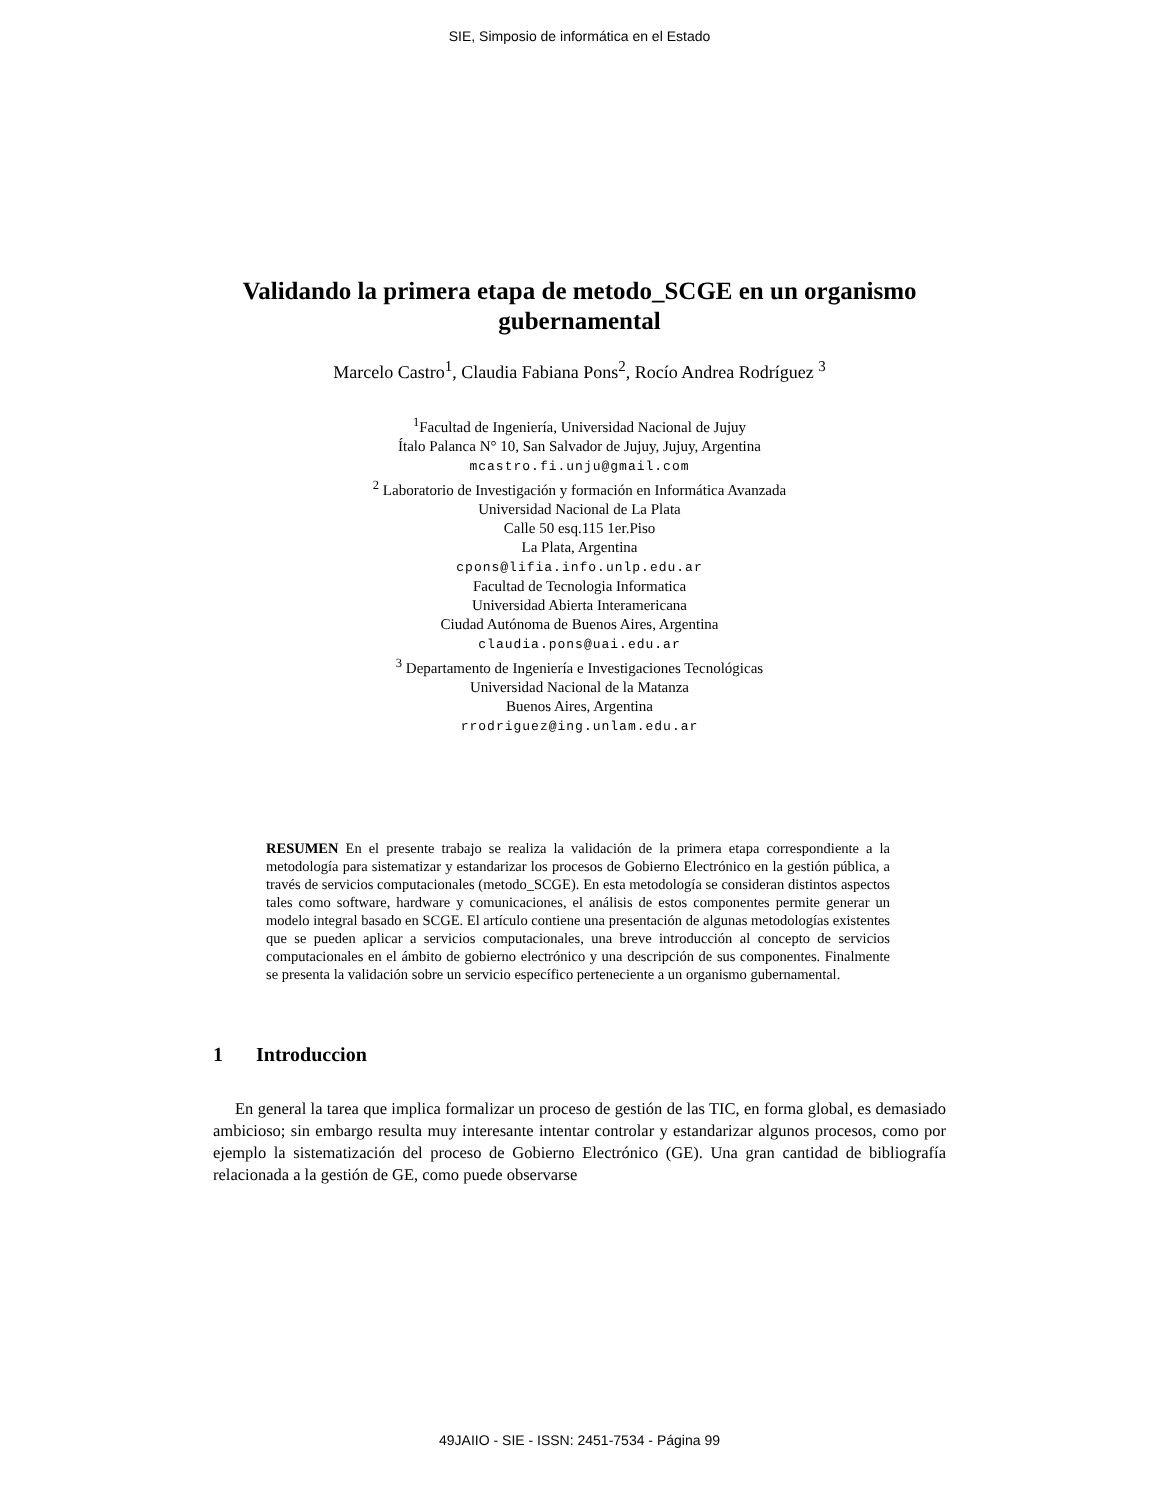SIE, Simposio de informática en el Estado
Validando la primera etapa de metodo_SCGE en un organismo gubernamental
Marcelo Castro<sup>1</sup>, Claudia Fabiana Pons<sup>2</sup>, Rocío Andrea Rodríguez <sup>3</sup>
<sup>1</sup> Facultad de Ingeniería, Universidad Nacional de Jujuy
Ítalo Palanca N° 10, San Salvador de Jujuy, Jujuy, Argentina
mcastro.fi.unju@gmail.com
<sup>2</sup> Laboratorio de Investigación y formación en Informática Avanzada
Universidad Nacional de La Plata
Calle 50 esq.115 1er.Piso
La Plata, Argentina
cpons@lifia.info.unlp.edu.ar
Facultad de Tecnologia Informatica
Universidad Abierta Interamericana
Ciudad Autónoma de Buenos Aires, Argentina
claudia.pons@uai.edu.ar
<sup>3</sup> Departamento de Ingeniería e Investigaciones Tecnológicas
Universidad Nacional de la Matanza
Buenos Aires, Argentina
rrodriguez@ing.unlam.edu.ar
RESUMEN En el presente trabajo se realiza la validación de la primera etapa correspondiente a la metodología para sistematizar y estandarizar los procesos de Gobierno Electrónico en la gestión pública, a través de servicios computacionales (metodo_SCGE). En esta metodología se consideran distintos aspectos tales como software, hardware y comunicaciones, el análisis de estos componentes permite generar un modelo integral basado en SCGE. El artículo contiene una presentación de algunas metodologías existentes que se pueden aplicar a servicios computacionales, una breve introducción al concepto de servicios computacionales en el ámbito de gobierno electrónico y una descripción de sus componentes. Finalmente se presenta la validación sobre un servicio específico perteneciente a un organismo gubernamental.
1 Introduccion
En general la tarea que implica formalizar un proceso de gestión de las TIC, en forma global, es demasiado ambicioso; sin embargo resulta muy interesante intentar controlar y estandarizar algunos procesos, como por ejemplo la sistematización del proceso de Gobierno Electrónico (GE). Una gran cantidad de bibliografía relacionada a la gestión de GE, como puede observarse
49JAIIO - SIE - ISSN: 2451-7534 - Página 99